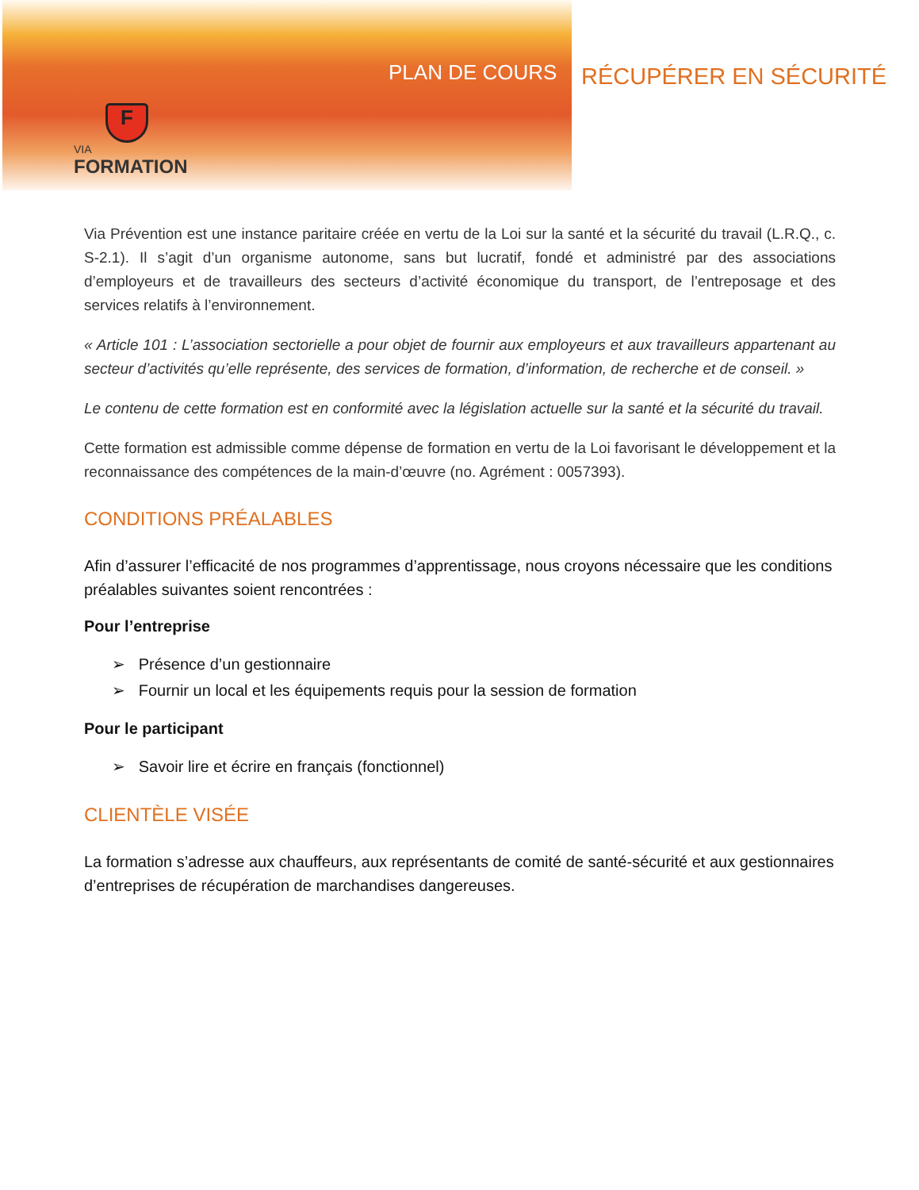PLAN DE COURS RÉCUPÉRER EN SÉCURITÉ
F
VIA
FORMATION
Via Prévention est une instance paritaire créée en vertu de la Loi sur la santé et la sécurité du travail (L.R.Q., c. S-2.1). Il s’agit d’un organisme autonome, sans but lucratif, fondé et administré par des associations d’employeurs et de travailleurs des secteurs d’activité économique du transport, de l’entreposage et des services relatifs à l’environnement.
« Article 101 : L’association sectorielle a pour objet de fournir aux employeurs et aux travailleurs appartenant au secteur d’activités qu’elle représente, des services de formation, d’information, de recherche et de conseil. »
Le contenu de cette formation est en conformité avec la législation actuelle sur la santé et la sécurité du travail.
Cette formation est admissible comme dépense de formation en vertu de la Loi favorisant le développement et la reconnaissance des compétences de la main-d’œuvre (no. Agrément : 0057393).
CONDITIONS PRÉALABLES
Afin d’assurer l’efficacité de nos programmes d’apprentissage, nous croyons nécessaire que les conditions préalables suivantes soient rencontrées :
Pour l’entreprise
➢ Présence d’un gestionnaire
➢ Fournir un local et les équipements requis pour la session de formation
Pour le participant
➢ Savoir lire et écrire en français (fonctionnel)
CLIENTÈLE VISÉE
La formation s’adresse aux chauffeurs, aux représentants de comité de santé-sécurité et aux gestionnaires d’entreprises de récupération de marchandises dangereuses.